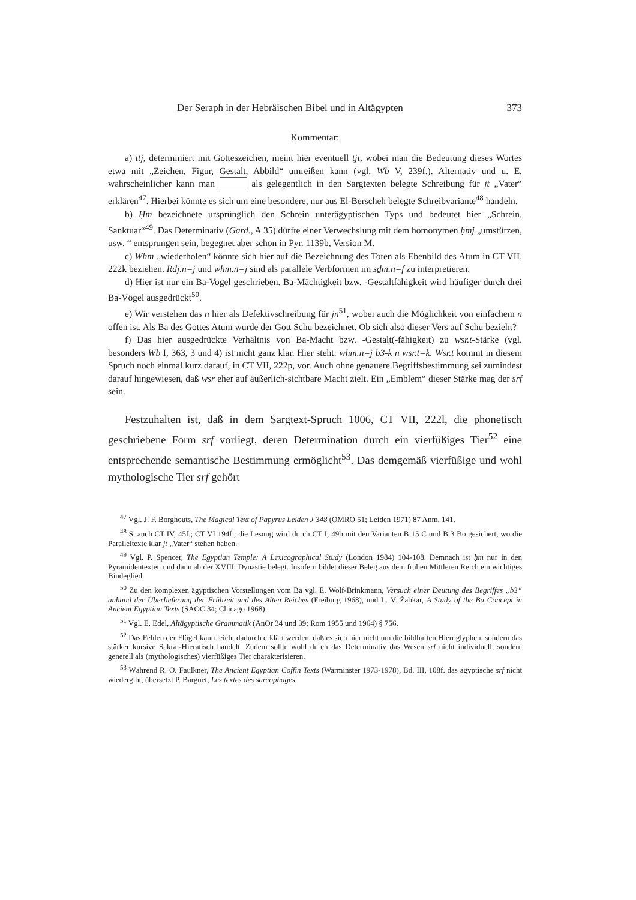Der Seraph in der Hebräischen Bibel und in Altägypten 373
Kommentar:
a) ttj, determiniert mit Gotteszeichen, meint hier eventuell tjt, wobei man die Bedeutung dieses Wortes etwa mit „Zeichen, Figur, Gestalt, Abbild“ umreißen kann (vgl. Wb V, 239f.). Alternativ und u. E. wahrscheinlicher kann man als gelegentlich in den Sargtexten belegte Schreibung für jt „Vater“ erklären<sup>47</sup>. Hierbei könnte es sich um eine besondere, nur aus El-Berscheh belegte Schreibvariante<sup>48</sup> handeln.
b) Ḥm bezeichnete ursprünglich den Schrein unterägyptischen Typs und bedeutet hier „Schrein, Sanktuar“<sup>49</sup>. Das Determinativ (Gard., A 35) dürfte einer Verwechslung mit dem homonymen ḥmj „umstürzen, usw. “ entsprungen sein, begegnet aber schon in Pyr. 1139b, Version M.
c) Whm „wiederholen“ könnte sich hier auf die Bezeichnung des Toten als Ebenbild des Atum in CT VII, 222k beziehen. Rdj.n=j und whm.n=j sind als parallele Verbformen im sḏm.n=f zu interpretieren.
d) Hier ist nur ein Ba-Vogel geschrieben. Ba-Mächtigkeit bzw. -Gestaltfähigkeit wird häufiger durch drei Ba-Vögel ausgedrückt<sup>50</sup>.
e) Wir verstehen das n hier als Defektivschreibung für jn<sup>51</sup>, wobei auch die Möglichkeit von einfachem n offen ist. Als Ba des Gottes Atum wurde der Gott Schu bezeichnet. Ob sich also dieser Vers auf Schu bezieht?
f) Das hier ausgedrückte Verhältnis von Ba-Macht bzw. -Gestalt(-fähigkeit) zu wsr.t-Stärke (vgl. besonders Wb I, 363, 3 und 4) ist nicht ganz klar. Hier steht: whm.n=j b3-k n wsr.t=k. Wsr.t kommt in diesem Spruch noch einmal kurz darauf, in CT VII, 222p, vor. Auch ohne genauere Begriffsbestimmung sei zumindest darauf hingewiesen, daß wsr eher auf äußerlich-sichtbare Macht zielt. Ein „Emblem“ dieser Stärke mag der srf sein.
Festzuhalten ist, daß in dem Sargtext-Spruch 1006, CT VII, 222l, die phonetisch geschriebene Form srf vorliegt, deren Determination durch ein vierfüßiges Tier<sup>52</sup> eine entsprechende semantische Bestimmung ermöglicht<sup>53</sup>. Das demgemäß vierfüßige und wohl mythologische Tier srf gehört
<sup>47</sup> Vgl. J. F. Borghouts, The Magical Text of Papyrus Leiden J 348 (OMRO 51; Leiden 1971) 87 Anm. 141.
<sup>48</sup> S. auch CT IV, 45f.; CT VI 194f.; die Lesung wird durch CT I, 49b mit den Varianten B 15 C und B 3 Bo gesichert, wo die Paralleltexte klar jt „Vater“ stehen haben.
<sup>49</sup> Vgl. P. Spencer, The Egyptian Temple: A Lexicographical Study (London 1984) 104-108. Demnach ist ḥm nur in den Pyramidentexten und dann ab der XVIII. Dynastie belegt. Insofern bildet dieser Beleg aus dem frühen Mittleren Reich ein wichtiges Bindeglied.
<sup>50</sup> Zu den komplexen ägyptischen Vorstellungen vom Ba vgl. E. Wolf-Brinkmann, Versuch einer Deutung des Begriffes „b3“ anhand der Überlieferung der Frühzeit und des Alten Reiches (Freiburg 1968), und L. V. Žabkar, A Study of the Ba Concept in Ancient Egyptian Texts (SAOC 34; Chicago 1968).
<sup>51</sup> Vgl. E. Edel, Altägyptische Grammatik (AnOr 34 und 39; Rom 1955 und 1964) § 756.
<sup>52</sup> Das Fehlen der Flügel kann leicht dadurch erklärt werden, daß es sich hier nicht um die bildhaften Hieroglyphen, sondern das stärker kursive Sakral-Hieratisch handelt. Zudem sollte wohl durch das Determinativ das Wesen srf nicht individuell, sondern generell als (mythologisches) vierfüßiges Tier charakterisieren.
<sup>53</sup> Während R. O. Faulkner, The Ancient Egyptian Coffin Texts (Warminster 1973-1978), Bd. III, 108f. das ägyptische srf nicht wiedergibt, übersetzt P. Barguet, Les textes des sarcophages